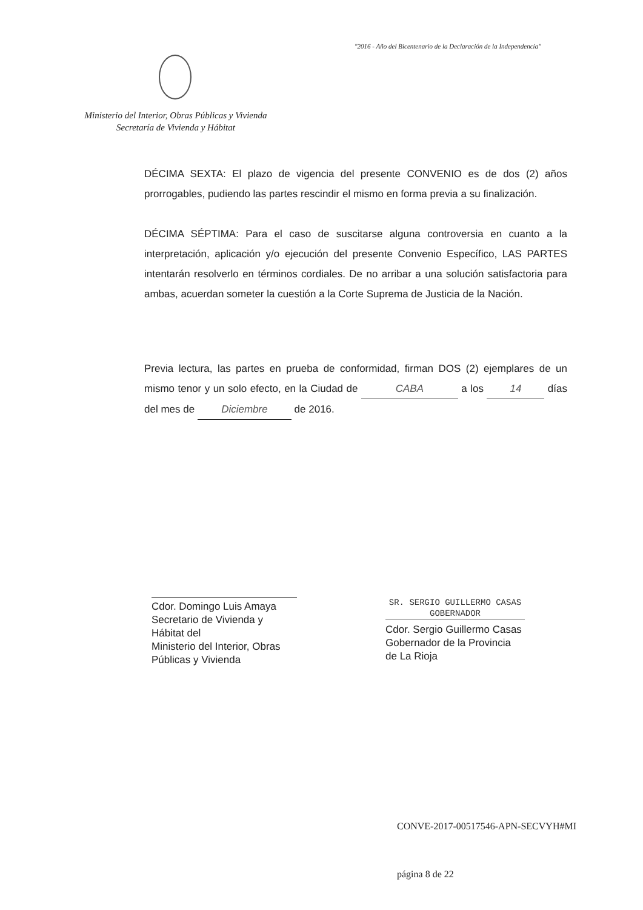"2016 - Año del Bicentenario de la Declaración de la Independencia"
Ministerio del Interior, Obras Públicas y Vivienda
Secretaría de Vivienda y Hábitat
DÉCIMA SEXTA: El plazo de vigencia del presente CONVENIO es de dos (2) años prorrogables, pudiendo las partes rescindir el mismo en forma previa a su finalización.
DÉCIMA SÉPTIMA: Para el caso de suscitarse alguna controversia en cuanto a la interpretación, aplicación y/o ejecución del presente Convenio Específico, LAS PARTES intentarán resolverlo en términos cordiales. De no arribar a una solución satisfactoria para ambas, acuerdan someter la cuestión a la Corte Suprema de Justicia de la Nación.
Previa lectura, las partes en prueba de conformidad, firman DOS (2) ejemplares de un mismo tenor y un solo efecto, en la Ciudad de CABA a los 14 días del mes de Diciembre de 2016.
Cdor. Domingo Luis Amaya
Secretario de Vivienda y Hábitat del
Ministerio del Interior, Obras Públicas y Vivienda
SR. SERGIO GUILLERMO CASAS
GOBERNADOR
Cdor. Sergio Guillermo Casas
Gobernador de la Provincia de La Rioja
CONVE-2017-00517546-APN-SECVYH#MI
página 8 de 22